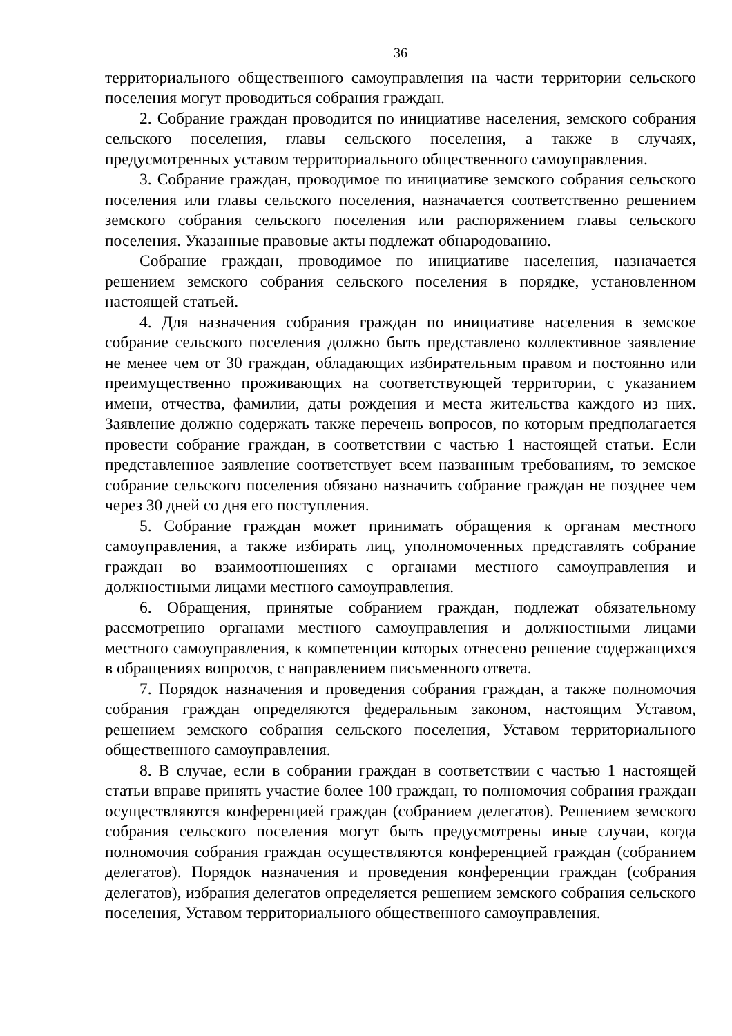36
территориального общественного самоуправления на части территории сельского поселения могут проводиться собрания граждан.
2. Собрание граждан проводится по инициативе населения, земского собрания сельского поселения, главы сельского поселения, а также в случаях, предусмотренных уставом территориального общественного самоуправления.
3. Собрание граждан, проводимое по инициативе земского собрания сельского поселения или главы сельского поселения, назначается соответственно решением земского собрания сельского поселения или распоряжением главы сельского поселения. Указанные правовые акты подлежат обнародованию.
Собрание граждан, проводимое по инициативе населения, назначается решением земского собрания сельского поселения в порядке, установленном настоящей статьей.
4. Для назначения собрания граждан по инициативе населения в земское собрание сельского поселения должно быть представлено коллективное заявление не менее чем от 30 граждан, обладающих избирательным правом и постоянно или преимущественно проживающих на соответствующей территории, с указанием имени, отчества, фамилии, даты рождения и места жительства каждого из них. Заявление должно содержать также перечень вопросов, по которым предполагается провести собрание граждан, в соответствии с частью 1 настоящей статьи. Если представленное заявление соответствует всем названным требованиям, то земское собрание сельского поселения обязано назначить собрание граждан не позднее чем через 30 дней со дня его поступления.
5. Собрание граждан может принимать обращения к органам местного самоуправления, а также избирать лиц, уполномоченных представлять собрание граждан во взаимоотношениях с органами местного самоуправления и должностными лицами местного самоуправления.
6. Обращения, принятые собранием граждан, подлежат обязательному рассмотрению органами местного самоуправления и должностными лицами местного самоуправления, к компетенции которых отнесено решение содержащихся в обращениях вопросов, с направлением письменного ответа.
7. Порядок назначения и проведения собрания граждан, а также полномочия собрания граждан определяются федеральным законом, настоящим Уставом, решением земского собрания сельского поселения, Уставом территориального общественного самоуправления.
8. В случае, если в собрании граждан в соответствии с частью 1 настоящей статьи вправе принять участие более 100 граждан, то полномочия собрания граждан осуществляются конференцией граждан (собранием делегатов). Решением земского собрания сельского поселения могут быть предусмотрены иные случаи, когда полномочия собрания граждан осуществляются конференцией граждан (собранием делегатов). Порядок назначения и проведения конференции граждан (собрания делегатов), избрания делегатов определяется решением земского собрания сельского поселения, Уставом территориального общественного самоуправления.